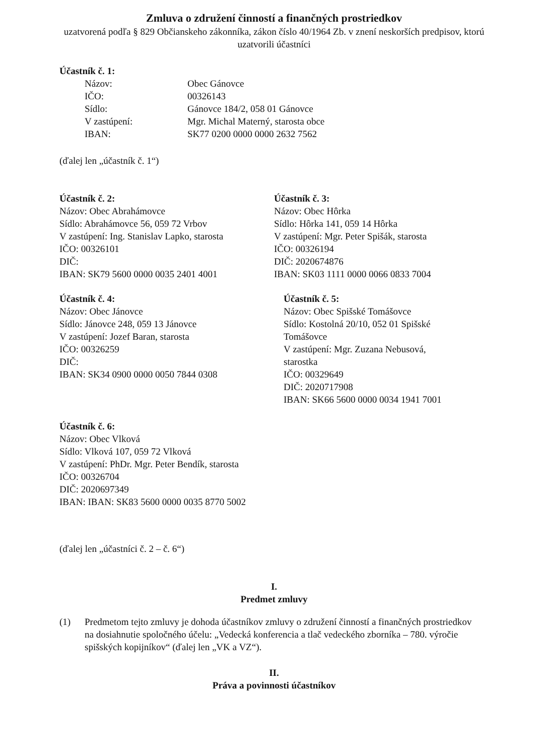Zmluva o združení činností a finančných prostriedkov
uzatvorená podľa § 829 Občianskeho zákonníka, zákon číslo 40/1964 Zb. v znení neskorších predpisov, ktorú uzatvorili účastníci
Účastník č. 1:
| Názov: | Obec Gánovce |
| IČO: | 00326143 |
| Sídlo: | Gánovce 184/2, 058 01 Gánovce |
| V zastúpení: | Mgr. Michal Materný, starosta obce |
| IBAN: | SK77 0200 0000 0000 2632 7562 |
(ďalej len „účastník č. 1“)
Účastník č. 2:
Názov: Obec Abrahámovce
Sídlo: Abrahámovce 56, 059 72 Vrbov
V zastúpení: Ing. Stanislav Lapko, starosta
IČO: 00326101
DIČ:
IBAN: SK79 5600 0000 0035 2401 4001
Účastník č. 3:
Názov: Obec Hôrka
Sídlo: Hôrka 141, 059 14 Hôrka
V zastúpení: Mgr. Peter Spišák, starosta
IČO: 00326194
DIČ: 2020674876
IBAN: SK03 1111 0000 0066 0833 7004
Účastník č. 4:
Názov: Obec Jánovce
Sídlo: Jánovce 248, 059 13 Jánovce
V zastúpení: Jozef Baran, starosta
IČO: 00326259
DIČ:
IBAN: SK34 0900 0000 0050 7844 0308
Účastník č. 5:
Názov: Obec Spišské Tomášovce
Sídlo: Kostolná 20/10, 052 01 Spišské Tomášovce
V zastúpení: Mgr. Zuzana Nebusová, starostka
IČO: 00329649
DIČ: 2020717908
IBAN: SK66 5600 0000 0034 1941 7001
Účastník č. 6:
Názov: Obec Vlková
Sídlo: Vlková 107, 059 72 Vlková
V zastúpení: PhDr. Mgr. Peter Bendík, starosta
IČO: 00326704
DIČ: 2020697349
IBAN: IBAN: SK83 5600 0000 0035 8770 5002
(ďalej len „účastníci č. 2 – č. 6“)
I.
Predmet zmluvy
(1) Predmetom tejto zmluvy je dohoda účastníkov zmluvy o združení činností a finančných prostriedkov na dosiahnutie spoločného účelu: „Vedecká konferencia a tlač vedeckého zborníka – 780. výročie spišských kopijníkov“ (ďalej len „VK a VZ“).
II.
Práva a povinnosti účastníkov